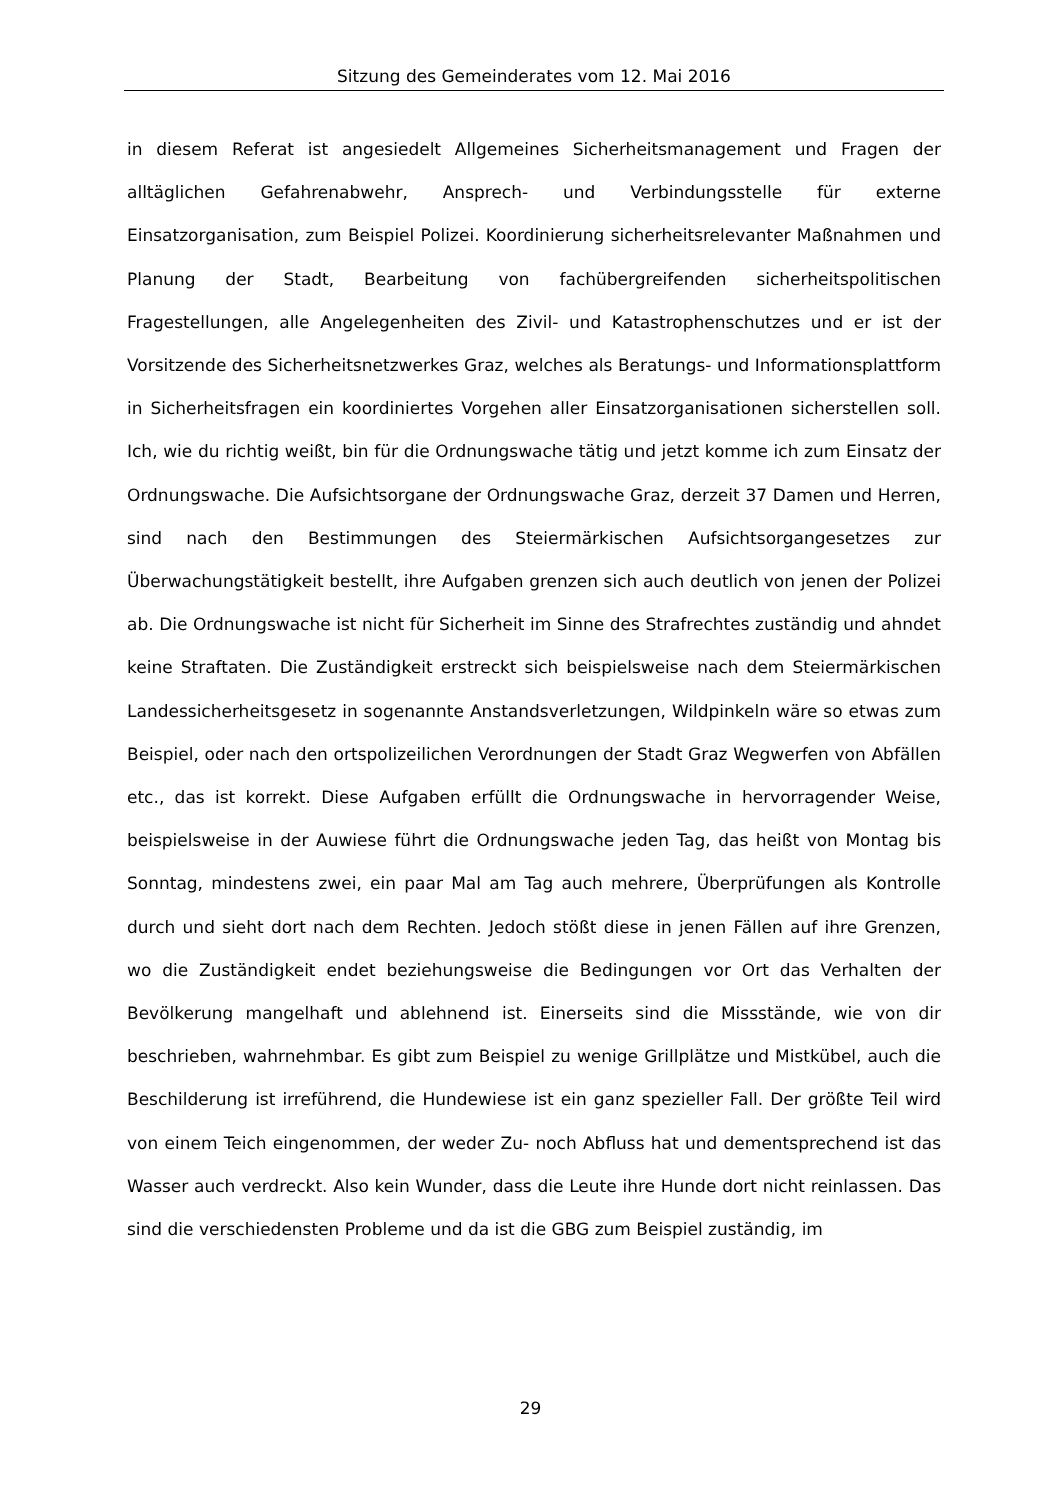Sitzung des Gemeinderates vom 12. Mai 2016
in diesem Referat ist angesiedelt Allgemeines Sicherheitsmanagement und Fragen der alltäglichen Gefahrenabwehr, Ansprech- und Verbindungsstelle für externe Einsatzorganisation, zum Beispiel Polizei. Koordinierung sicherheitsrelevanter Maßnahmen und Planung der Stadt, Bearbeitung von fachübergreifenden sicherheitspolitischen Fragestellungen, alle Angelegenheiten des Zivil- und Katastrophenschutzes und er ist der Vorsitzende des Sicherheitsnetzwerkes Graz, welches als Beratungs- und Informationsplattform in Sicherheitsfragen ein koordiniertes Vorgehen aller Einsatzorganisationen sicherstellen soll. Ich, wie du richtig weißt, bin für die Ordnungswache tätig und jetzt komme ich zum Einsatz der Ordnungswache. Die Aufsichtsorgane der Ordnungswache Graz, derzeit 37 Damen und Herren, sind nach den Bestimmungen des Steiermärkischen Aufsichtsorgangesetzes zur Überwachungstätigkeit bestellt, ihre Aufgaben grenzen sich auch deutlich von jenen der Polizei ab. Die Ordnungswache ist nicht für Sicherheit im Sinne des Strafrechtes zuständig und ahndet keine Straftaten. Die Zuständigkeit erstreckt sich beispielsweise nach dem Steiermärkischen Landessicherheitsgesetz in sogenannte Anstandsverletzungen, Wildpinkeln wäre so etwas zum Beispiel, oder nach den ortspolizeilichen Verordnungen der Stadt Graz Wegwerfen von Abfällen etc., das ist korrekt. Diese Aufgaben erfüllt die Ordnungswache in hervorragender Weise, beispielsweise in der Auwiese führt die Ordnungswache jeden Tag, das heißt von Montag bis Sonntag, mindestens zwei, ein paar Mal am Tag auch mehrere, Überprüfungen als Kontrolle durch und sieht dort nach dem Rechten. Jedoch stößt diese in jenen Fällen auf ihre Grenzen, wo die Zuständigkeit endet beziehungsweise die Bedingungen vor Ort das Verhalten der Bevölkerung mangelhaft und ablehnend ist. Einerseits sind die Missstände, wie von dir beschrieben, wahrnehmbar. Es gibt zum Beispiel zu wenige Grillplätze und Mistkübel, auch die Beschilderung ist irreführend, die Hundewiese ist ein ganz spezieller Fall. Der größte Teil wird von einem Teich eingenommen, der weder Zu- noch Abfluss hat und dementsprechend ist das Wasser auch verdreckt. Also kein Wunder, dass die Leute ihre Hunde dort nicht reinlassen. Das sind die verschiedensten Probleme und da ist die GBG zum Beispiel zuständig, im
29